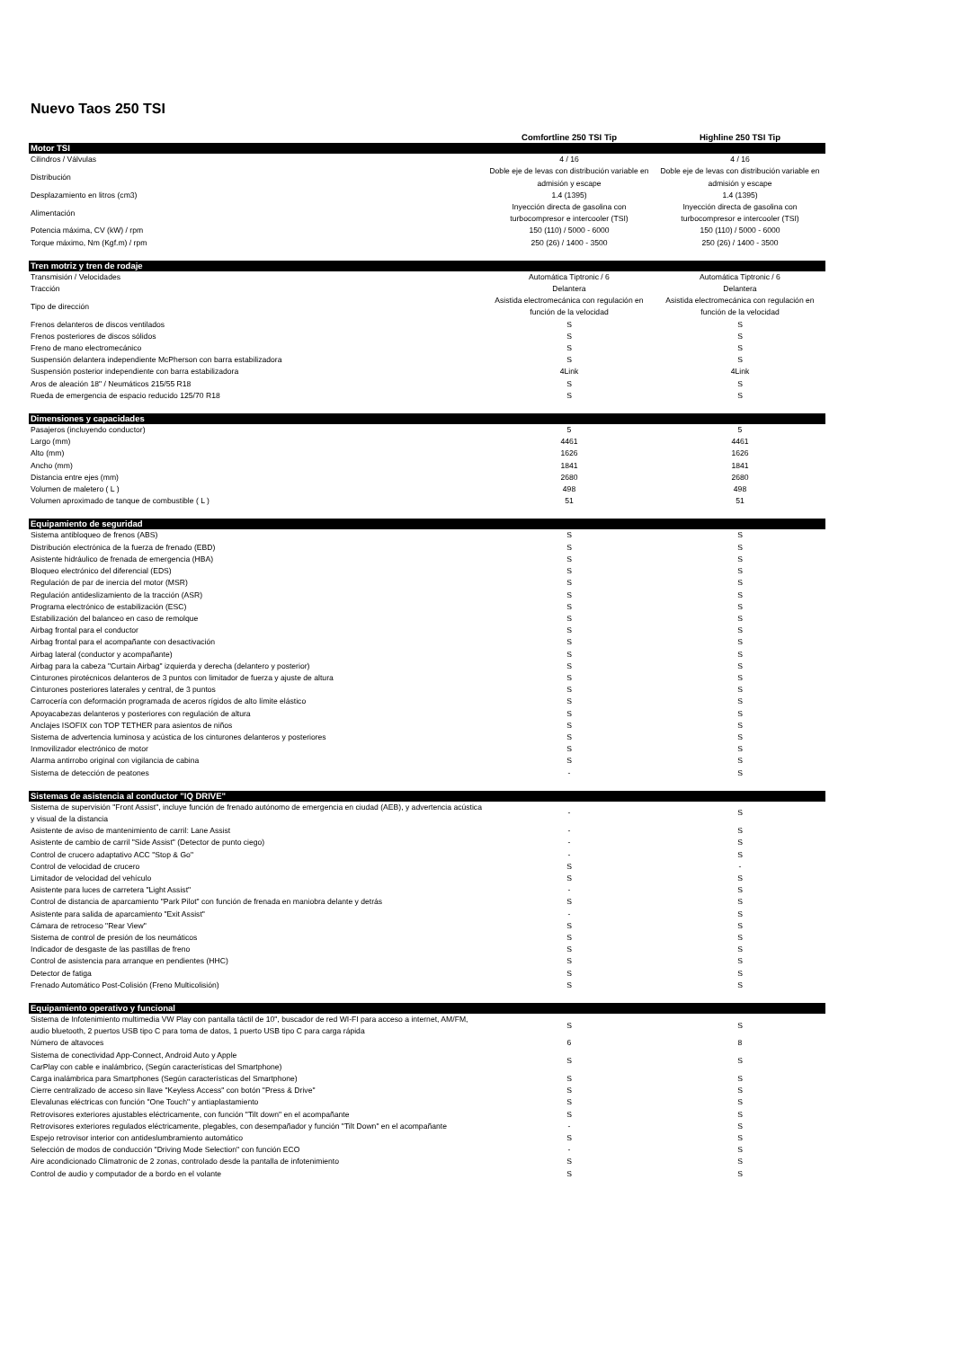Nuevo Taos 250 TSI
| | Comfortline 250 TSI Tip | Highline 250 TSI Tip |
| Motor TSI | | |
| Cilindros / Válvulas | 4 / 16 | 4 / 16 |
| Distribución | Doble eje de levas con distribución variable en admisión y escape | Doble eje de levas con distribución variable en admisión y escape |
| Desplazamiento en litros (cm3) | 1.4 (1395) | 1.4 (1395) |
| Alimentación | Inyección directa de gasolina con turbocompresor e intercooler (TSI) | Inyección directa de gasolina con turbocompresor e intercooler (TSI) |
| Potencia máxima, CV (kW) / rpm | 150 (110) / 5000 - 6000 | 150 (110) / 5000 - 6000 |
| Torque máximo, Nm (Kgf.m) / rpm | 250 (26) / 1400 - 3500 | 250 (26) / 1400 - 3500 |
| Tren motriz y tren de rodaje | | |
| Transmisión / Velocidades | Automática Tiptronic / 6 | Automática Tiptronic / 6 |
| Tracción | Delantera | Delantera |
| Tipo de dirección | Asistida electromecánica con regulación en función de la velocidad | Asistida electromecánica con regulación en función de la velocidad |
| Frenos delanteros de discos ventilados | S | S |
| Frenos posteriores de discos sólidos | S | S |
| Freno de mano electromecánico | S | S |
| Suspensión delantera independiente McPherson con barra estabilizadora | S | S |
| Suspensión posterior independiente con barra estabilizadora | 4Link | 4Link |
| Aros de aleación 18" / Neumáticos 215/55 R18 | S | S |
| Rueda de emergencia de espacio reducido 125/70 R18 | S | S |
| Dimensiones y capacidades | | |
| Pasajeros (incluyendo conductor) | 5 | 5 |
| Largo (mm) | 4461 | 4461 |
| Alto (mm) | 1626 | 1626 |
| Ancho (mm) | 1841 | 1841 |
| Distancia entre ejes (mm) | 2680 | 2680 |
| Volumen de maletero ( L ) | 498 | 498 |
| Volumen aproximado de tanque de combustible ( L ) | 51 | 51 |
| Equipamiento de seguridad | | |
| Sistema antibloqueo de frenos (ABS) | S | S |
| Distribución electrónica de la fuerza de frenado (EBD) | S | S |
| Asistente hidráulico de frenada de emergencia (HBA) | S | S |
| Bloqueo electrónico del diferencial (EDS) | S | S |
| Regulación de par de inercia del motor (MSR) | S | S |
| Regulación antideslizamiento de la tracción (ASR) | S | S |
| Programa electrónico de estabilización (ESC) | S | S |
| Estabilización del balanceo en caso de remolque | S | S |
| Airbag frontal para el conductor | S | S |
| Airbag frontal para el acompañante con desactivación | S | S |
| Airbag lateral (conductor y acompañante) | S | S |
| Airbag para la cabeza "Curtain Airbag" izquierda y derecha (delantero y posterior) | S | S |
| Cinturones pirotécnicos delanteros de 3 puntos con limitador de fuerza y ajuste de altura | S | S |
| Cinturones posteriores laterales y central, de 3 puntos | S | S |
| Carrocería con deformación programada de aceros rígidos de alto límite elástico | S | S |
| Apoyacabezas delanteros y posteriores con regulación de altura | S | S |
| Anclajes ISOFIX con TOP TETHER para asientos de niños | S | S |
| Sistema de advertencia luminosa y acústica de los cinturones delanteros y posteriores | S | S |
| Inmovilizador electrónico de motor | S | S |
| Alarma antirrobo original con vigilancia de cabina | S | S |
| Sistema de detección de peatones | - | S |
| Sistemas de asistencia al conductor "IQ DRIVE" | | |
| Sistema de supervisión "Front Assist", incluye función de frenado autónomo de emergencia en ciudad (AEB), y advertencia acústica y visual de la distancia | - | S |
| Asistente de aviso de mantenimiento de carril: Lane Assist | - | S |
| Asistente de cambio de carril "Side Assist" (Detector de punto ciego) | - | S |
| Control de crucero adaptativo ACC "Stop & Go" | - | S |
| Control de velocidad de crucero | S | - |
| Limitador de velocidad del vehículo | S | S |
| Asistente para luces de carretera "Light Assist" | - | S |
| Control de distancia de aparcamiento "Park Pilot" con función de frenada en maniobra delante y detrás | S | S |
| Asistente para salida de aparcamiento "Exit Assist" | - | S |
| Cámara de retroceso "Rear View" | S | S |
| Sistema de control de presión de los neumáticos | S | S |
| Indicador de desgaste de las pastillas de freno | S | S |
| Control de asistencia para arranque en pendientes (HHC) | S | S |
| Detector de fatiga | S | S |
| Frenado Automático Post-Colisión (Freno Multicolisión) | S | S |
| Equipamiento operativo y funcional | | |
| Sistema de Infotenimiento multimedia VW Play con pantalla táctil de 10", buscador de red WI-FI para acceso a internet, AM/FM, audio bluetooth, 2 puertos USB tipo C para toma de datos, 1 puerto USB tipo C para carga rápida | S | S |
| Número de altavoces | 6 | 8 |
| Sistema de conectividad App-Connect, Android Auto y Apple CarPlay con cable e inalámbrico, (Según características del Smartphone) | S | S |
| Carga inalámbrica para Smartphones (Según características del Smartphone) | S | S |
| Cierre centralizado de acceso sin llave "Keyless Access" con botón "Press & Drive" | S | S |
| Elevalunas eléctricas con función "One Touch" y antiaplastamiento | S | S |
| Retrovisores exteriores ajustables eléctricamente, con función "Tilt down" en el acompañante | S | S |
| Retrovisores exteriores regulados eléctricamente, plegables, con desempañador y función "Tilt Down" en el acompañante | - | S |
| Espejo retrovisor interior con antideslumbramiento automático | S | S |
| Selección de modos de conducción "Driving Mode Selection" con función ECO | - | S |
| Aire acondicionado Climatronic de 2 zonas, controlado desde la pantalla de infotenimiento | S | S |
| Control de audio y computador de a bordo en el volante | S | S |